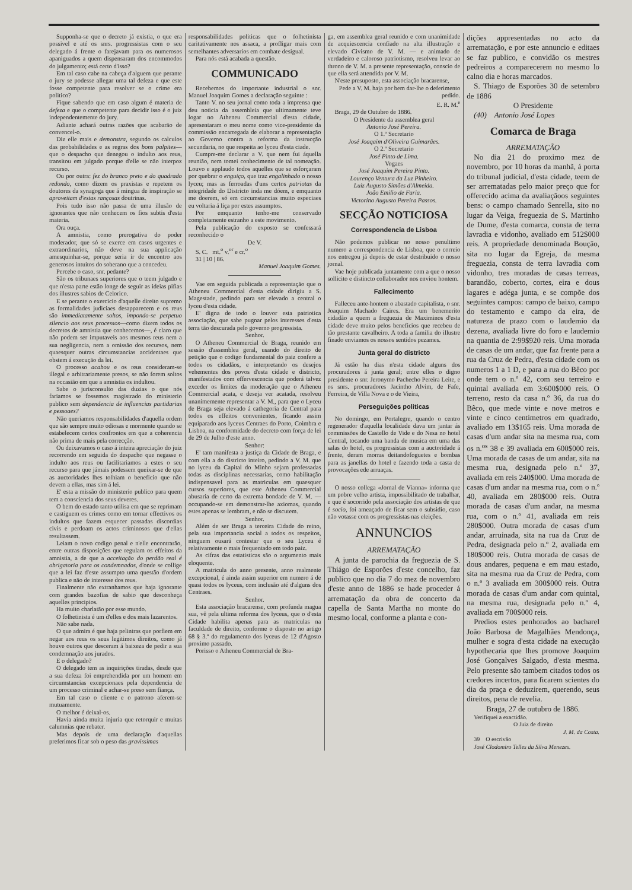Supponha-se que o decreto já existia, o que era possivel e até os snrs. progressistas com o seu delegado á frente o farejavam para os numerosos apaniguados a quem dispensaram dos encommodos do julgamento; está certo d'isso?
Em tal caso cabe na cabeça d'alguem que perante o jury se podesse allegar uma tal defeza e que este fosse competente para resolver se o crime era politico?
Fique sabendo que em caso algum é materia de defeza e que o competente para decidir isso é o juiz independentemente do jury.
Adiante achará outras razões que acabarão de convencel-o.
Diz elle mais e demonstra, segundo os calculos das probabilidades e as regras dos bons palpites—que o despacho que denegou o indulto aos reus, transitou em julgado porque d'elle se não interpoz recurso.
Ou por outra: fez do branco preto e do quadrado redondo, como dizem os praxistas e repetem os doutores da synagoga que á mingua de inspiração se aproveitam d'estas rançosas doutrinas.
Pois tudo isso não passa de uma illusão de ignorantes que não conhecem os fios subtis d'esta materia.
Ora ouça.
A amnistia, como prerogativa do poder moderador, que só se exerce em casos urgentes e extraordinarios, não deve na sua applicação amesquinhar-se, porque seria ir de encontro aos generosos intuitos do soberano que a concedeu.
Percebe o caso, snr. pedante?
São os tribunaes superiores que o teem julgado e que n'esta parte estão longe de seguir as ideias pifias dos illustres sabios de Celorico.
E se perante o exercicio d'aquelle direito supremo as formalidades judiciaes desapparecem e os reus são immediatamente soltos, impondo-se perpetuo silencio aos seus processos—como dizem todos os decretos de amnistia que conhecemos—, é claro que não podem ser imputaveis aos mesmos reus nem a sua negligencia, nem a omissão dos recursos, nem quaesquer outras circumstancias accidentaes que obstem á execução da lei.
O processo acabou e os reus consideram-se illegal e arbitrariamente presos, se não forem soltos na occasião em que a amnistia os indultou.
Sabe o jurisconsulto das duzias o que nós fariamos se fossemos magistrado do ministerio publico sem dependencia de influencias partidarias e pessoaes?
Não queriamos responsabilidades d'aquella ordem que são sempre muito odiosas e mormente quando se estabelecem certos confrontos em que a coherencia não prima de mais pela correcção.
Ou deixavamos o caso á inteira apreciação do juiz recorrendo em seguida do despacho que negasse o indulto aos reus ou facilitariamos a estes o seu recurso para que jámais podessem queixar-se de que as auctoridades lhes tolhiam o beneficio que não devem a ellas, mas sim á lei.
E' esta a missão do ministerio publico para quem tem a consciencia dos seus deveres.
O bem do estado tanto utilisa em que se reprimam e castiguem os crimes como em tornar effectivos os indultos que fazem esquecer passadas discordias civis e perdoam os actos criminosos que d'ellas resultassem.
Leiam o novo codigo penal e n'elle encontrarão, entre outras disposições que regulam os effeitos da amnistia, a de que a acceitação do perdão real é obrigatoria para os condemnados, d'onde se collige que a lei faz d'este assumpto uma questão d'ordem publica e não de interesse dos reus.
Finalmente não extranhamos que haja ignorante com grandes bazofias de sabio que desconheça aquelles principios.
Ha muito charlatão por esse mundo.
O folhetinista é um d'elles e dos mais lazarentos.
Não sabe nada.
O que admira é que haja pelintras que porfiem em negar aos reus os seus legitimos direitos, como já houve outros que desceram á baixeza de pedir a sua condemnação aos jurados.
E o delegado?
O delegado tem as inquirições tiradas, desde que a sua defeza foi emprehendida por um homem em circumstancias excepcionaes pela dependencia de um processo criminal e achar-se preso sem fiança.
Em tal caso o cliente e o patrono aferem-se mutuamente.
O melhor é deixal-os.
Havia ainda muita injuria que retorquir e muitas calumnias que rebater.
Mas depois de uma declaração d'aquellas preferimos ficar sob o peso das gravissimas
responsabilidades politicas que o folhetinista caritativamente nos assaca, a profligar mais com semelhantes adversarios em combate desigual.
Para nós está acabada a questão.
COMMUNICADO
Recebemos do importante industrial o snr. Manuel Joaquim Gomes a declaração seguinte :
Tanto V. no seu jornal como toda a imprensa que deu noticia da assembleia que ultimamente teve logar no Atheneu Commercial d'esta cidade, apresentaram o meu nome como vice-presidente da commissão encarregada de elaborar a representação ao Governo contra a reforma da instrucção secundaria, no que respeita ao lyceu d'esta ciade.
Cumpre-me declarar a V. que nem fui áquella reunião, nem tomei conhecimento de tal nomeação. Louvo e applaudo todos aquelles que se esforçaram por quebrar o enguiço, que traz engalinhado o nosso lyceu; mas as ferroadas d'uns certos patriotas da integridade do Districto inda me dóem, e emquanto me doerem, só em circumstancias muito especiaes eu voltaria á liça por estes assumptos.
Por emquanto tenho-me conservado completamente estranho a este movimento.
Pela publicação do exposto se confessará reconhecido o
De V.
S. C. mt.<sup>o</sup> v.<sup>or</sup> e cr.<sup>o</sup>
31 | 10 | 86.
Manuel Joaquim Gomes.
Vae em seguida publicada a representação que o Atheneu Commercial d'esta cidade dirigiu a S. Magestade, pedindo para ser elevado a central o lyceu d'esta cidade.
E' digna de todo o louvor esta patriotica associação, que sabe pugnar pelos interesses d'esta terra tão descurada pelo governo progressista.
Senhor.
O Atheneu Commercial de Braga, reunido em sessão d'assemblea geral, usando do direito de petição que o codigo fundamental do paiz confere a todos os cidadãos, e interpretando os desejos vehementes dos povos d'esta cidade e districto, manifestados com effervescencia que poderá talvez exceder os limites da moderação que o Atheneu Commercial acata, e deseja ver acatada, resolveu unanimemente representar a V. M., para que o Lyceu de Braga seja elevado á cathegoria de Central para todos os effeitos convenientes, ficando assim equiparado aos lyceus Centraes do Porto, Coimbra e Lisboa, na conformidade do decreto com força de lei de 29 de Julho d'este anno.
Senhor:
E' tam manifesta a justiça da Cidade de Braga, e com ella a do districto inteiro, pedindo a V. M. que no lyceu da Capital do Minho sejam professadas todas as disciplinas necessarias, como habilitação indispensavel para as matriculas em quaesquer cursos superiores, que este Atheneu Commercial abusaria de certo da extrema bondade de V. M. —occupando-se em demonstrar-lhe axiomas, quando estes apenas se lembram, e não se discutem.
Senhor.
Além de ser Braga a terceira Cidade do reino, pela sua importancia social a todos os respeitos, ninguem ousará contestar que o seu Lyceu é relativamente o mais frequentado em todo paiz.
As cifras das estatisticas são o argumento mais eloquente.
A matricula do anno presente, anno realmente excepcional, é ainda assim superior em numero á de quasi todos os lyceus, com inclusão até d'alguns dos Centraes.
Senhor.
Esta associação bracarense, com profunda magua sua, vê pela ultima reforma dos lyceus, que o d'esta Cidade habilita apenas para as matriculas na faculdade de direito, conforme o disposto no artigo 68 § 3.º do regulamento dos lyceus de 12 d'Agosto proximo passado.
Porisso o Atheneu Commercial de Bra-
ga, em assemblea geral reunido e com unanimidade de acquiescencia confiado na alta illustração e elevado Civismo de V. M. — e animado de verdadeiro e caloroso patriotismo, resolveu levar ao throno de V. M. a presente representação, conscio de que ella será attendida por V. M.
N'este presuposto, esta associação bracarense,
Pede a V. M. haja por bem dar-lhe o deferimento pedido.
E. R. M.<sup>e</sup>
Braga, 29 de Outubro de 1886.
O Presidente da assemblea geral
Antonio José Pereira.
O 1.º Secretario
José Joaqaim d'Oliveira Guimarães.
O 2.º Secretario
José Pinto de Lima.
Vogaes
José Joaquim Pereira Pinto.
Lourenço Ventura da Luz Pinheiro.
Luiz Augusto Simões d'Almeida.
João Emilio de Faria.
Victorino Augusto Pereira Passos.
SECÇÃO NOTICIOSA
Correspondencia de Lisboa
Não podemos publicar no nosso penultimo numero a correspondencia de Lisboa, que o correio nos entregou já depois de estar destribuido o nosso jornal.
Vae hoje publicada juntamente com a que o nosso sollicito e distincto collaborador nos enviou hontem.
Fallecimento
Falleceu ante-hontem o abastado capitalista, o snr. Joaquim Machado Caires. Era um benemerito cidadão a quem a freguezia de Maximinos d'esta cidade deve muito pelos beneficios que recebeu de tão prestante cavalheiro. A toda a familia do illustre finado enviamos os nossos sentidos pezames.
Junta geral do districto
Já estão ha dias n'esta cidade alguns dos procuradores á junta geral; entre elles o digno presidente o snr. Jeronymo Pachecho Pereira Leite, e os snrs. procuradores Jacintho Alvim, de Fafe, Ferreira, de Villa Nova e o de Vieira,
Perseguições politicas
No domingo, em Portalegre, quando o centro regenerador d'aquella localidade dava um jantar ás commissões de Castello de Vide e do Nesa no hotel Central, tocando uma banda de musica em uma das salas do hotel, os progressistas com a auctoridade á frente, deram morras deitandofoguetes e bombas para as janellas do hotel e fazendo toda a casta de provocações ede arruaças.
O nosso collega «Jornal de Vianna» informa que um pobre velho artista, impossibilitado de trabalhar, e que é socorrido pela associação dos artistas de que é socio, foi ameaçado de ficar sem o subsidio, caso não votasse com os progressistas nas eleições.
ANNUNCIOS
ARREMATAÇÃO
A junta de parochia da freguezia de S. Thiágo de Esporões d'este concelho, faz publico que no dia 7 do mez de novembro d'este anno de 1886 se hade proceder á arrematação da obra de concerto da capella de Santa Martha no monte do mesmo local, conforme a planta e con-
dições appresentadas no acto da arrematação, e por este annuncio e editaes se faz publico, e convidão os mestres pedreiros a comparecerem no mesmo lo calno dia e horas marcados.
S. Thiago de Esporões 30 de setembro de 1886
O Presidente
(40) Antonio José Lopes
Comarca de Braga
ARREMATAÇÃO
No dia 21 do proximo mez de novembro, por 10 horas da manhã, á porta do tribunal judicial, d'esta cidade, teem de ser arrematadas pelo maior preço que for offerecido acima da avaliaçãoos seguintes bens: o campo chamado Senrella, sito no lugar da Veiga, freguezia de S. Martinho de Dume, d'esta comarca, consta de terra lavradia e vidonho, avaliado em 512$000 reis. A propriedade denominada Boução, sita no lugar da Egreja, da mesma freguezia, consta de terra lavradia com vidonho, tres moradas de casas terreas, barandão, coberto, cortes, eira e dous lagares e adéga junta, e se compõe dos seguintes campos: campo de baixo, campo do testamento e campo da eira, de natureza de prazo com o laudemio da dezena, avaliada livre do foro e laudemio na quantia de 2:99$920 reis. Uma morada de casas de um andar, que faz frente para a rua da Cruz de Pedra, d'esta cidade com os numeros 1 a 1 D, e para a rua do Bêco por onde tem o n.º 42, com seu terreiro e quintal avaliada em 3:600$000 reis. O terreno, resto da casa n.º 36, da rua do Bêco, que mede vinte e nove metros e vinte e cinco centimetros em quadrado, avaliado em 13$165 reis. Uma morada de casas d'um andar sita na mesma rua, com os n.<sup>os</sup> 38 e 39 avaliada em 600$000 reis. Uma morada de casas de um andar, sita na mesma rua, designada pelo n.º 37, avaliada em reis 240$000. Uma morada de casas d'um andar na mesma rua, com o n.º 40, avaliada em 280$000 reis. Outra morada de casas d'um andar, na mesma rua, com o n.º 41, avaliada em reis 280$000. Outra morada de casas d'um andar, arruinada, sita na rua da Cruz de Pedra, designada pelo n.º 2, avaliada em 180$000 reis. Outra morada de casas de dous andares, pequena e em mau estado, sita na mesma rua da Cruz de Pedra, com o n.º 3 avaliada em 300$000 reis. Outra morada de casas d'um andar com quintal, na mesma rua, designada pelo n.º 4, avaliada em 700$000 reis.
Predios estes penhorados ao bacharel João Barbosa de Magalhães Mendonça, mulher e sogra d'esta cidade na execução hypothecaria que lhes promove Joaquim José Gonçalves Salgado, d'esta mesma. Pelo presente são tambem citados todos os credores incertos, para ficarem scientes do dia da praça e deduzirem, querendo, seus direitos, pena de revelia.
Braga, 27 de outubro de 1886.
Verifiquei a exactidão.
O Juiz de direito
J. M. da Costa.
39 O escrivão
José Clodomiro Telles da Silva Menezes.